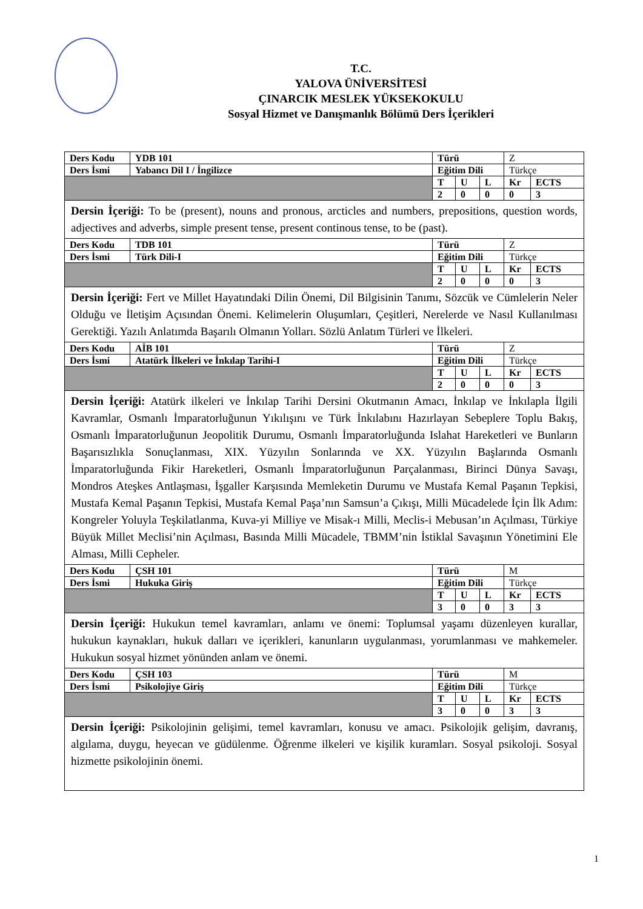T.C.
YALOVA ÜNİVERSİTESİ
ÇINARCIK MESLEK YÜKSEKOKULU
Sosyal Hizmet ve Danışmanlık Bölümü Ders İçerikleri
| Ders Kodu | YDB 101 | Türü | | | Z | |
| Ders İsmi | Yabancı Dil I / İngilizce | Eğitim Dili | | | Türkçe | |
| | | T | U | L | Kr | ECTS |
| | | 2 | 0 | 0 | 0 | 3 |
| Dersin İçeriği: To be (present), nouns and pronous, arcticles and numbers, prepositions, question words, adjectives and adverbs, simple present tense, present continous tense, to be (past). | | | | | | |
| Ders Kodu | TDB 101 | Türü | | | Z | |
| Ders İsmi | Türk Dili-I | Eğitim Dili | | | Türkçe | |
| | | T | U | L | Kr | ECTS |
| | | 2 | 0 | 0 | 0 | 3 |
| Dersin İçeriği: Fert ve Millet Hayatındaki Dilin Önemi, Dil Bilgisinin Tanımı, Sözcük ve Cümlelerin Neler Olduğu ve İletişim Açısından Önemi. Kelimelerin Oluşumları, Çeşitleri, Nerelerde ve Nasıl Kullanılması Gerektiği. Yazılı Anlatımda Başarılı Olmanın Yolları. Sözlü Anlatım Türleri ve İlkeleri. | | | | | | |
| Ders Kodu | AİB 101 | Türü | | | Z | |
| Ders İsmi | Atatürk İlkeleri ve İnkılap Tarihi-I | Eğitim Dili | | | Türkçe | |
| | | T | U | L | Kr | ECTS |
| | | 2 | 0 | 0 | 0 | 3 |
| Dersin İçeriği: Atatürk ilkeleri ve İnkılap Tarihi Dersini Okutmanın Amacı, İnkılap ve İnkılapla İlgili Kavramlar, Osmanlı İmparatorluğunun Yıkılışını ve Türk İnkılabını Hazırlayan Sebeplere Toplu Bakış, Osmanlı İmparatorluğunun Jeopolitik Durumu, Osmanlı İmparatorluğunda Islahat Hareketleri ve Bunların Başarısızlıkla Sonuçlanması, XIX. Yüzyılın Sonlarında ve XX. Yüzyılın Başlarında Osmanlı İmparatorluğunda Fikir Hareketleri, Osmanlı İmparatorluğunun Parçalanması, Birinci Dünya Savaşı, Mondros Ateşkes Antlaşması, İşgaller Karşısında Memleketin Durumu ve Mustafa Kemal Paşanın Tepkisi, Mustafa Kemal Paşanın Tepkisi, Mustafa Kemal Paşa’nın Samsun’a Çıkışı, Milli Mücadelede İçin İlk Adım: Kongreler Yoluyla Teşkilatlanma, Kuva-yi Milliye ve Misak-ı Milli, Meclis-i Mebusan’ın Açılması, Türkiye Büyük Millet Meclisi’nin Açılması, Basında Milli Mücadele, TBMM’nin İstiklal Savaşının Yönetimini Ele Alması, Milli Cepheler. | | | | | | |
| Ders Kodu | ÇSH 101 | Türü | | | M | |
| Ders İsmi | Hukuka Giriş | Eğitim Dili | | | Türkçe | |
| | | T | U | L | Kr | ECTS |
| | | 3 | 0 | 0 | 3 | 3 |
| Dersin İçeriği: Hukukun temel kavramları, anlamı ve önemi: Toplumsal yaşamı düzenleyen kurallar, hukukun kaynakları, hukuk dalları ve içerikleri, kanunların uygulanması, yorumlanması ve mahkemeler. Hukukun sosyal hizmet yönünden anlam ve önemi. | | | | | | |
| Ders Kodu | ÇSH 103 | Türü | | | M | |
| Ders İsmi | Psikolojiye Giriş | Eğitim Dili | | | Türkçe | |
| | | T | U | L | Kr | ECTS |
| | | 3 | 0 | 0 | 3 | 3 |
| Dersin İçeriği: Psikolojinin gelişimi, temel kavramları, konusu ve amacı. Psikolojik gelişim, davranış, algılama, duygu, heyecan ve güdülenme. Öğrenme ilkeleri ve kişilik kuramları. Sosyal psikoloji. Sosyal hizmette psikolojinin önemi. | | | | | | |
1